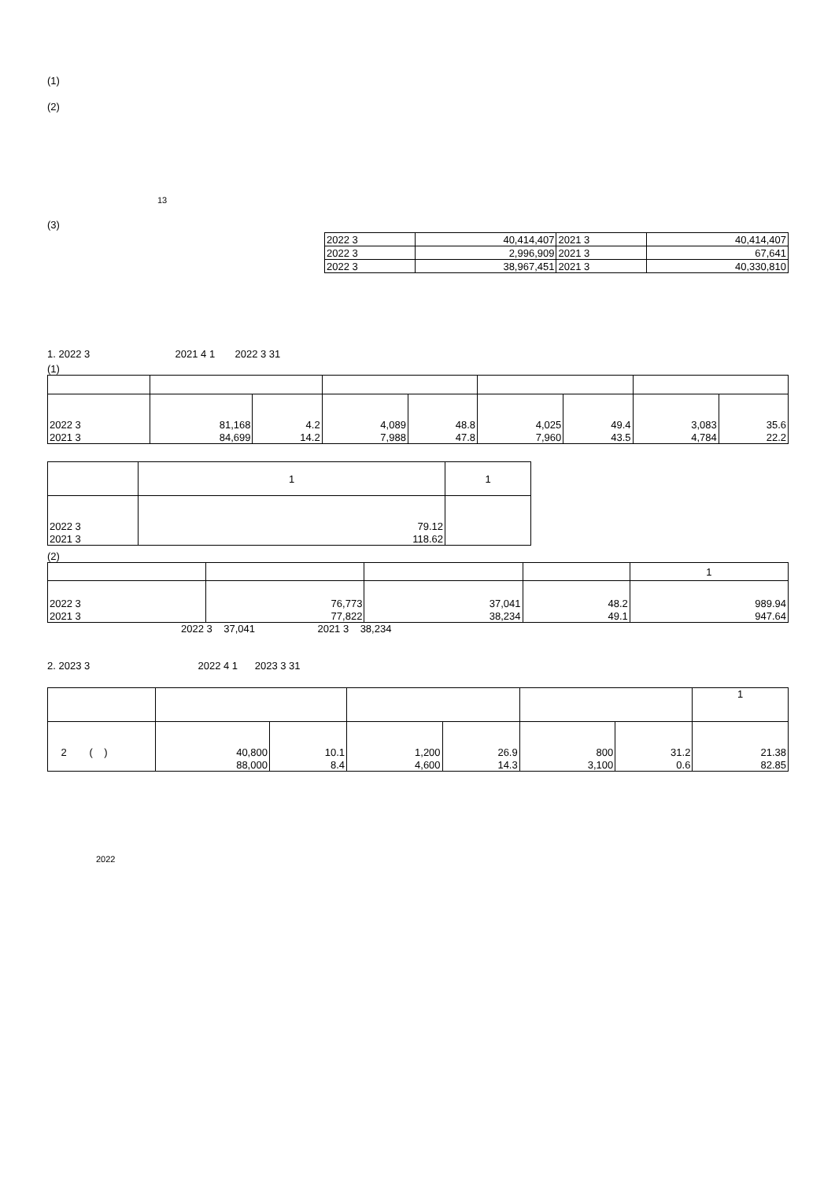(1)
(2)
13
(3)
| 2022 3 | 40,414,407 | 2021 3 | 40,414,407 |
| 2022 3 | 2,996,909 | 2021 3 | 67,641 |
| 2022 3 | 38,967,451 | 2021 3 | 40,330,810 |
1. 2022 3 2021 4 1 2022 3 31
(1)
| 2022 3 | 81,168 | 4.2 | 4,089 | 48.8 | 4,025 | 49.4 | 3,083 | 35.6 |
| 2021 3 | 84,699 | 14.2 | 7,988 | 47.8 | 7,960 | 43.5 | 4,784 | 22.2 |
| | 1 | 1 |
| 2022 3 | 79.12 | |
| 2021 3 | 118.62 | |
(2)
| | | | | 1 |
| 2022 3 | 76,773 | 37,041 | 48.2 | 989.94 |
| 2021 3 | 77,822 | 38,234 | 49.1 | 947.64 |
2022 3 37,041 2021 3 38,234
2. 2023 3 2022 4 1 2023 3 31
| | | | | | | | 1 |
| 2 ( ) | 40,800 | 10.1 | 1,200 | 26.9 | 800 | 31.2 | 21.38 |
| | 88,000 | 8.4 | 4,600 | 14.3 | 3,100 | 0.6 | 82.85 |
2022